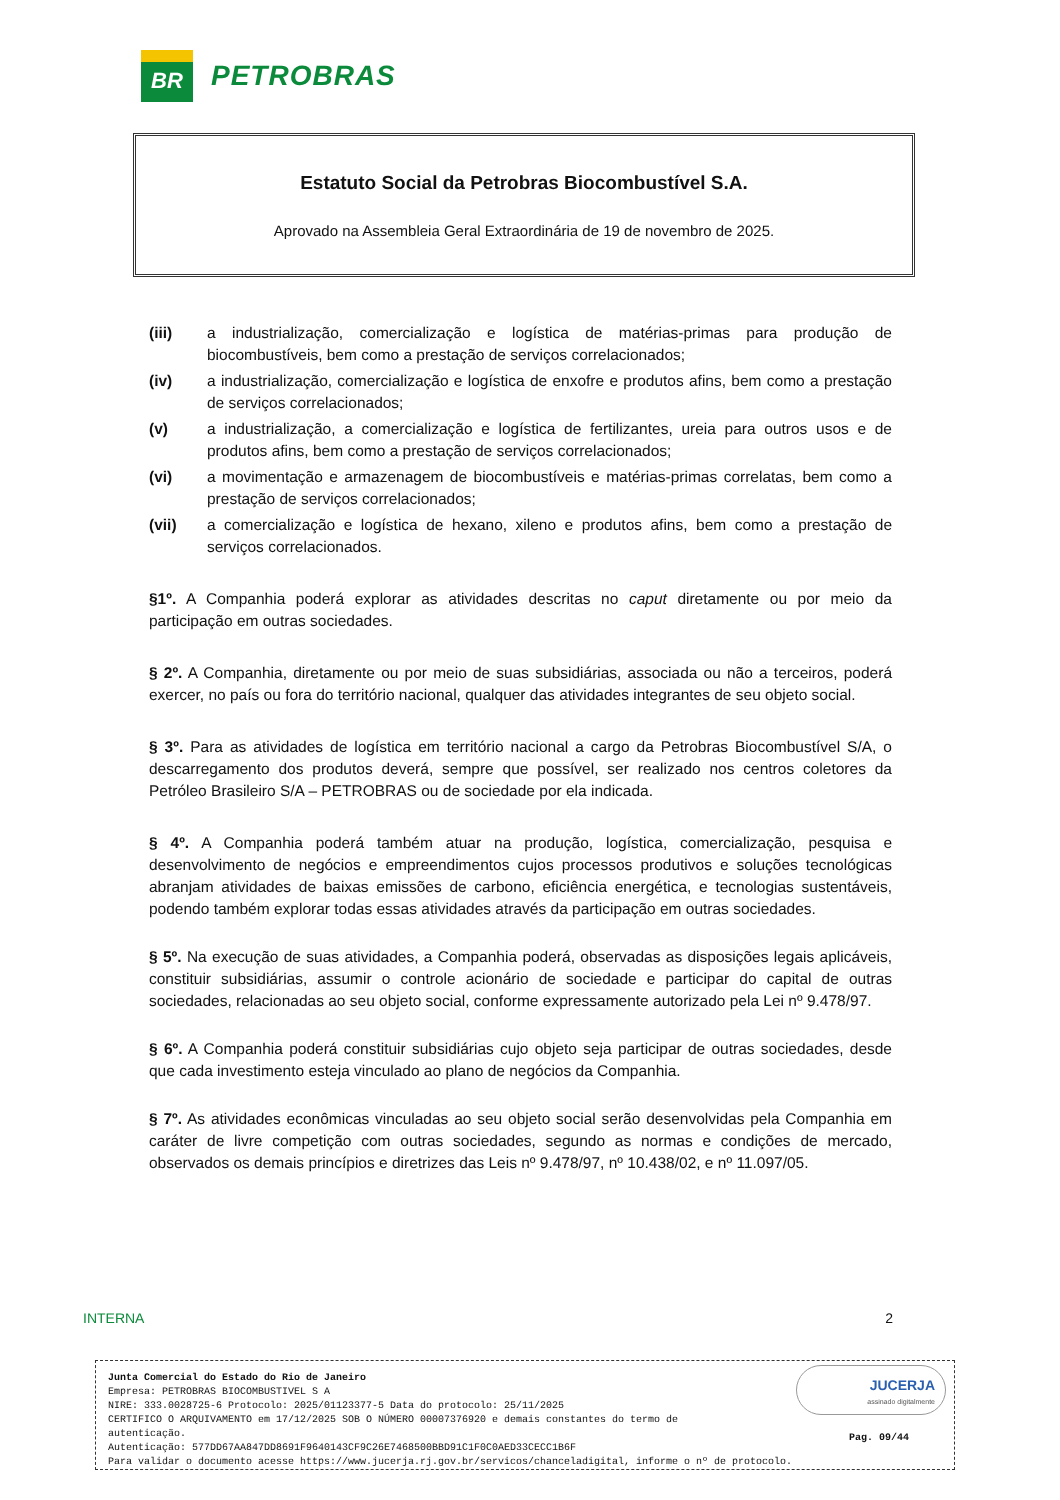BR
PETROBRAS
Estatuto Social da Petrobras Biocombustível S.A.
Aprovado na Assembleia Geral Extraordinária de 19 de novembro de 2025.
(iii) a industrialização, comercialização e logística de matérias-primas para produção de biocombustíveis, bem como a prestação de serviços correlacionados;
(iv) a industrialização, comercialização e logística de enxofre e produtos afins, bem como a prestação de serviços correlacionados;
(v) a industrialização, a comercialização e logística de fertilizantes, ureia para outros usos e de produtos afins, bem como a prestação de serviços correlacionados;
(vi) a movimentação e armazenagem de biocombustíveis e matérias-primas correlatas, bem como a prestação de serviços correlacionados;
(vii) a comercialização e logística de hexano, xileno e produtos afins, bem como a prestação de serviços correlacionados.
§1º. A Companhia poderá explorar as atividades descritas no caput diretamente ou por meio da participação em outras sociedades.
§ 2º. A Companhia, diretamente ou por meio de suas subsidiárias, associada ou não a terceiros, poderá exercer, no país ou fora do território nacional, qualquer das atividades integrantes de seu objeto social.
§ 3º. Para as atividades de logística em território nacional a cargo da Petrobras Biocombustível S/A, o descarregamento dos produtos deverá, sempre que possível, ser realizado nos centros coletores da Petróleo Brasileiro S/A – PETROBRAS ou de sociedade por ela indicada.
§ 4º. A Companhia poderá também atuar na produção, logística, comercialização, pesquisa e desenvolvimento de negócios e empreendimentos cujos processos produtivos e soluções tecnológicas abranjam atividades de baixas emissões de carbono, eficiência energética, e tecnologias sustentáveis, podendo também explorar todas essas atividades através da participação em outras sociedades.
§ 5º. Na execução de suas atividades, a Companhia poderá, observadas as disposições legais aplicáveis, constituir subsidiárias, assumir o controle acionário de sociedade e participar do capital de outras sociedades, relacionadas ao seu objeto social, conforme expressamente autorizado pela Lei nº 9.478/97.
§ 6º. A Companhia poderá constituir subsidiárias cujo objeto seja participar de outras sociedades, desde que cada investimento esteja vinculado ao plano de negócios da Companhia.
§ 7º. As atividades econômicas vinculadas ao seu objeto social serão desenvolvidas pela Companhia em caráter de livre competição com outras sociedades, segundo as normas e condições de mercado, observados os demais princípios e diretrizes das Leis nº 9.478/97, nº 10.438/02, e nº 11.097/05.
INTERNA 2
Junta Comercial do Estado do Rio de Janeiro
Empresa: PETROBRAS BIOCOMBUSTIVEL S A
NIRE: 333.0028725-6 Protocolo: 2025/01123377-5 Data do protocolo: 25/11/2025
CERTIFICO O ARQUIVAMENTO em 17/12/2025 SOB O NÚMERO 00007376920 e demais constantes do termo de
autenticação.
Autenticação: 577DD67AA847DD8691F9640143CF9C26E7468500BBD91C1F0C0AED33CECC1B6F
Para validar o documento acesse https://www.jucerja.rj.gov.br/servicos/chanceladigital, informe o nº de protocolo.
JUCERJA
assinado digitalmente
Pag. 09/44